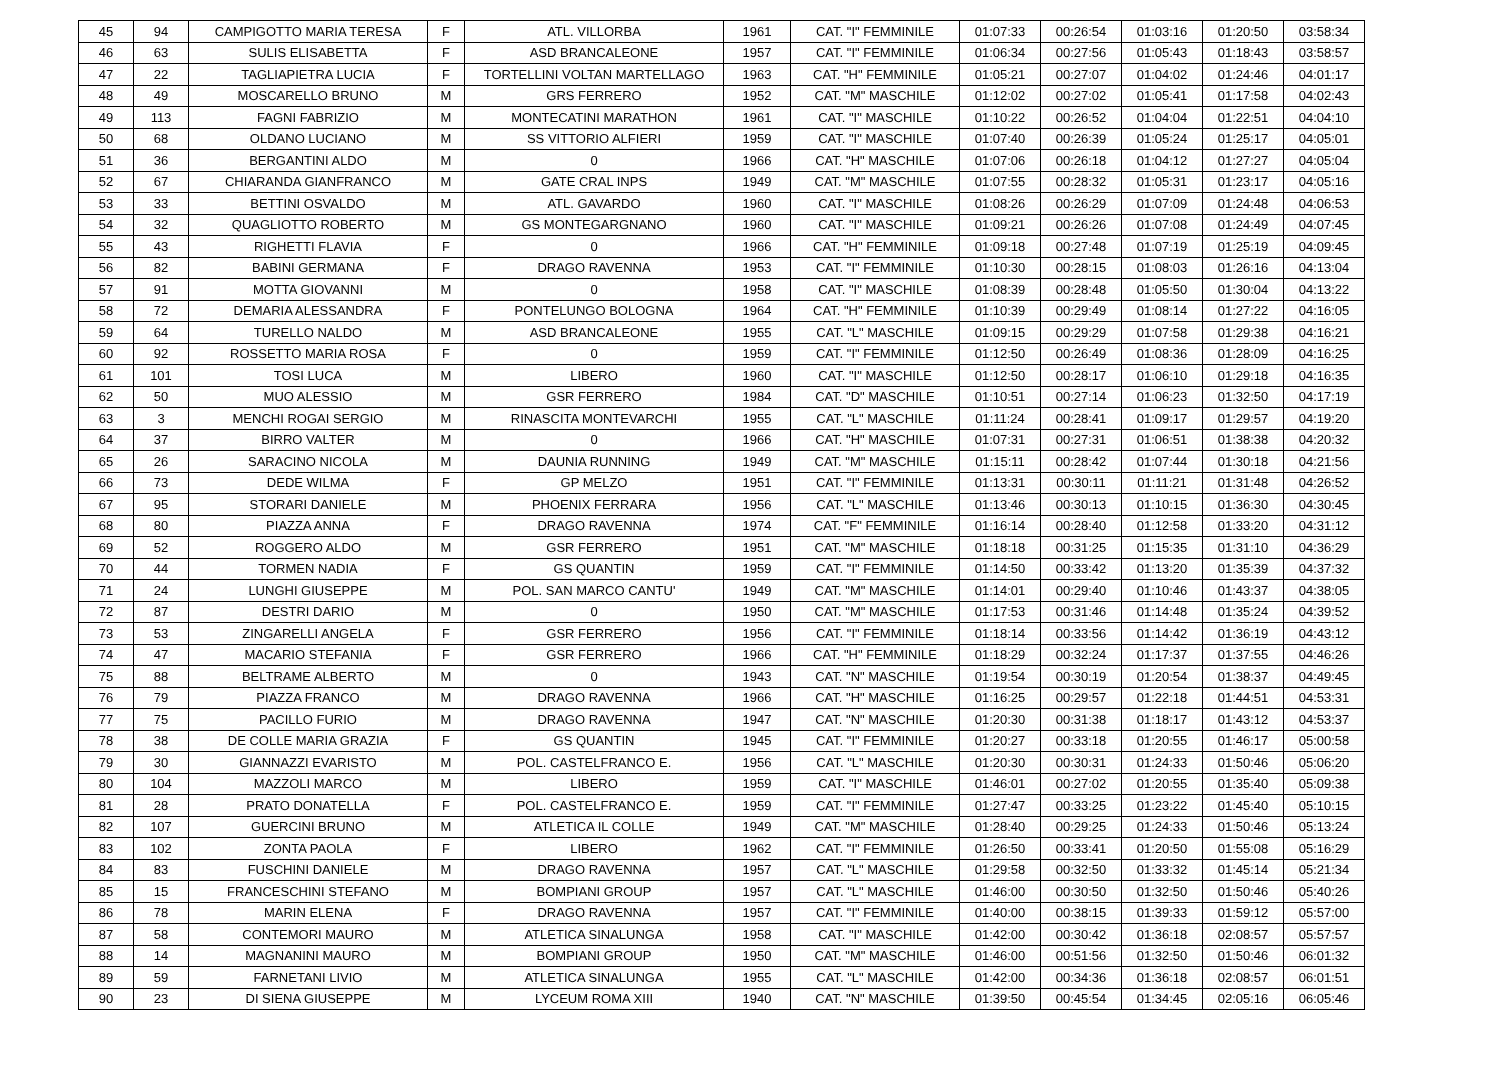| 45 | 94 | CAMPIGOTTO MARIA TERESA | F | ATL. VILLORBA | 1961 | CAT. "I" FEMMINILE | 01:07:33 | 00:26:54 | 01:03:16 | 01:20:50 | 03:58:34 |
| 46 | 63 | SULIS ELISABETTA | F | ASD BRANCALEONE | 1957 | CAT. "I" FEMMINILE | 01:06:34 | 00:27:56 | 01:05:43 | 01:18:43 | 03:58:57 |
| 47 | 22 | TAGLIAPIETRA LUCIA | F | TORTELLINI VOLTAN MARTELLAGO | 1963 | CAT. "H" FEMMINILE | 01:05:21 | 00:27:07 | 01:04:02 | 01:24:46 | 04:01:17 |
| 48 | 49 | MOSCARELLO BRUNO | M | GRS FERRERO | 1952 | CAT. "M" MASCHILE | 01:12:02 | 00:27:02 | 01:05:41 | 01:17:58 | 04:02:43 |
| 49 | 113 | FAGNI FABRIZIO | M | MONTECATINI MARATHON | 1961 | CAT. "I" MASCHILE | 01:10:22 | 00:26:52 | 01:04:04 | 01:22:51 | 04:04:10 |
| 50 | 68 | OLDANO LUCIANO | M | SS VITTORIO ALFIERI | 1959 | CAT. "I" MASCHILE | 01:07:40 | 00:26:39 | 01:05:24 | 01:25:17 | 04:05:01 |
| 51 | 36 | BERGANTINI ALDO | M | 0 | 1966 | CAT. "H" MASCHILE | 01:07:06 | 00:26:18 | 01:04:12 | 01:27:27 | 04:05:04 |
| 52 | 67 | CHIARANDA GIANFRANCO | M | GATE CRAL INPS | 1949 | CAT. "M" MASCHILE | 01:07:55 | 00:28:32 | 01:05:31 | 01:23:17 | 04:05:16 |
| 53 | 33 | BETTINI OSVALDO | M | ATL. GAVARDO | 1960 | CAT. "I" MASCHILE | 01:08:26 | 00:26:29 | 01:07:09 | 01:24:48 | 04:06:53 |
| 54 | 32 | QUAGLIOTTO ROBERTO | M | GS MONTEGARGNANO | 1960 | CAT. "I" MASCHILE | 01:09:21 | 00:26:26 | 01:07:08 | 01:24:49 | 04:07:45 |
| 55 | 43 | RIGHETTI FLAVIA | F | 0 | 1966 | CAT. "H" FEMMINILE | 01:09:18 | 00:27:48 | 01:07:19 | 01:25:19 | 04:09:45 |
| 56 | 82 | BABINI GERMANA | F | DRAGO RAVENNA | 1953 | CAT. "I" FEMMINILE | 01:10:30 | 00:28:15 | 01:08:03 | 01:26:16 | 04:13:04 |
| 57 | 91 | MOTTA GIOVANNI | M | 0 | 1958 | CAT. "I" MASCHILE | 01:08:39 | 00:28:48 | 01:05:50 | 01:30:04 | 04:13:22 |
| 58 | 72 | DEMARIA ALESSANDRA | F | PONTELUNGO BOLOGNA | 1964 | CAT. "H" FEMMINILE | 01:10:39 | 00:29:49 | 01:08:14 | 01:27:22 | 04:16:05 |
| 59 | 64 | TURELLO NALDO | M | ASD BRANCALEONE | 1955 | CAT. "L" MASCHILE | 01:09:15 | 00:29:29 | 01:07:58 | 01:29:38 | 04:16:21 |
| 60 | 92 | ROSSETTO MARIA ROSA | F | 0 | 1959 | CAT. "I" FEMMINILE | 01:12:50 | 00:26:49 | 01:08:36 | 01:28:09 | 04:16:25 |
| 61 | 101 | TOSI LUCA | M | LIBERO | 1960 | CAT. "I" MASCHILE | 01:12:50 | 00:28:17 | 01:06:10 | 01:29:18 | 04:16:35 |
| 62 | 50 | MUO ALESSIO | M | GSR FERRERO | 1984 | CAT. "D" MASCHILE | 01:10:51 | 00:27:14 | 01:06:23 | 01:32:50 | 04:17:19 |
| 63 | 3 | MENCHI ROGAI SERGIO | M | RINASCITA MONTEVARCHI | 1955 | CAT. "L" MASCHILE | 01:11:24 | 00:28:41 | 01:09:17 | 01:29:57 | 04:19:20 |
| 64 | 37 | BIRRO VALTER | M | 0 | 1966 | CAT. "H" MASCHILE | 01:07:31 | 00:27:31 | 01:06:51 | 01:38:38 | 04:20:32 |
| 65 | 26 | SARACINO NICOLA | M | DAUNIA RUNNING | 1949 | CAT. "M" MASCHILE | 01:15:11 | 00:28:42 | 01:07:44 | 01:30:18 | 04:21:56 |
| 66 | 73 | DEDE WILMA | F | GP MELZO | 1951 | CAT. "I" FEMMINILE | 01:13:31 | 00:30:11 | 01:11:21 | 01:31:48 | 04:26:52 |
| 67 | 95 | STORARI DANIELE | M | PHOENIX FERRARA | 1956 | CAT. "L" MASCHILE | 01:13:46 | 00:30:13 | 01:10:15 | 01:36:30 | 04:30:45 |
| 68 | 80 | PIAZZA ANNA | F | DRAGO RAVENNA | 1974 | CAT. "F" FEMMINILE | 01:16:14 | 00:28:40 | 01:12:58 | 01:33:20 | 04:31:12 |
| 69 | 52 | ROGGERO ALDO | M | GSR FERRERO | 1951 | CAT. "M" MASCHILE | 01:18:18 | 00:31:25 | 01:15:35 | 01:31:10 | 04:36:29 |
| 70 | 44 | TORMEN NADIA | F | GS QUANTIN | 1959 | CAT. "I" FEMMINILE | 01:14:50 | 00:33:42 | 01:13:20 | 01:35:39 | 04:37:32 |
| 71 | 24 | LUNGHI GIUSEPPE | M | POL. SAN MARCO CANTU' | 1949 | CAT. "M" MASCHILE | 01:14:01 | 00:29:40 | 01:10:46 | 01:43:37 | 04:38:05 |
| 72 | 87 | DESTRI DARIO | M | 0 | 1950 | CAT. "M" MASCHILE | 01:17:53 | 00:31:46 | 01:14:48 | 01:35:24 | 04:39:52 |
| 73 | 53 | ZINGARELLI ANGELA | F | GSR FERRERO | 1956 | CAT. "I" FEMMINILE | 01:18:14 | 00:33:56 | 01:14:42 | 01:36:19 | 04:43:12 |
| 74 | 47 | MACARIO STEFANIA | F | GSR FERRERO | 1966 | CAT. "H" FEMMINILE | 01:18:29 | 00:32:24 | 01:17:37 | 01:37:55 | 04:46:26 |
| 75 | 88 | BELTRAME ALBERTO | M | 0 | 1943 | CAT. "N" MASCHILE | 01:19:54 | 00:30:19 | 01:20:54 | 01:38:37 | 04:49:45 |
| 76 | 79 | PIAZZA FRANCO | M | DRAGO RAVENNA | 1966 | CAT. "H" MASCHILE | 01:16:25 | 00:29:57 | 01:22:18 | 01:44:51 | 04:53:31 |
| 77 | 75 | PACILLO FURIO | M | DRAGO RAVENNA | 1947 | CAT. "N" MASCHILE | 01:20:30 | 00:31:38 | 01:18:17 | 01:43:12 | 04:53:37 |
| 78 | 38 | DE COLLE MARIA GRAZIA | F | GS QUANTIN | 1945 | CAT. "I" FEMMINILE | 01:20:27 | 00:33:18 | 01:20:55 | 01:46:17 | 05:00:58 |
| 79 | 30 | GIANNAZZI EVARISTO | M | POL. CASTELFRANCO E. | 1956 | CAT. "L" MASCHILE | 01:20:30 | 00:30:31 | 01:24:33 | 01:50:46 | 05:06:20 |
| 80 | 104 | MAZZOLI MARCO | M | LIBERO | 1959 | CAT. "I" MASCHILE | 01:46:01 | 00:27:02 | 01:20:55 | 01:35:40 | 05:09:38 |
| 81 | 28 | PRATO DONATELLA | F | POL. CASTELFRANCO E. | 1959 | CAT. "I" FEMMINILE | 01:27:47 | 00:33:25 | 01:23:22 | 01:45:40 | 05:10:15 |
| 82 | 107 | GUERCINI BRUNO | M | ATLETICA IL COLLE | 1949 | CAT. "M" MASCHILE | 01:28:40 | 00:29:25 | 01:24:33 | 01:50:46 | 05:13:24 |
| 83 | 102 | ZONTA PAOLA | F | LIBERO | 1962 | CAT. "I" FEMMINILE | 01:26:50 | 00:33:41 | 01:20:50 | 01:55:08 | 05:16:29 |
| 84 | 83 | FUSCHINI DANIELE | M | DRAGO RAVENNA | 1957 | CAT. "L" MASCHILE | 01:29:58 | 00:32:50 | 01:33:32 | 01:45:14 | 05:21:34 |
| 85 | 15 | FRANCESCHINI STEFANO | M | BOMPIANI GROUP | 1957 | CAT. "L" MASCHILE | 01:46:00 | 00:30:50 | 01:32:50 | 01:50:46 | 05:40:26 |
| 86 | 78 | MARIN ELENA | F | DRAGO RAVENNA | 1957 | CAT. "I" FEMMINILE | 01:40:00 | 00:38:15 | 01:39:33 | 01:59:12 | 05:57:00 |
| 87 | 58 | CONTEMORI MAURO | M | ATLETICA SINALUNGA | 1958 | CAT. "I" MASCHILE | 01:42:00 | 00:30:42 | 01:36:18 | 02:08:57 | 05:57:57 |
| 88 | 14 | MAGNANINI MAURO | M | BOMPIANI GROUP | 1950 | CAT. "M" MASCHILE | 01:46:00 | 00:51:56 | 01:32:50 | 01:50:46 | 06:01:32 |
| 89 | 59 | FARNETANI LIVIO | M | ATLETICA SINALUNGA | 1955 | CAT. "L" MASCHILE | 01:42:00 | 00:34:36 | 01:36:18 | 02:08:57 | 06:01:51 |
| 90 | 23 | DI SIENA GIUSEPPE | M | LYCEUM ROMA XIII | 1940 | CAT. "N" MASCHILE | 01:39:50 | 00:45:54 | 01:34:45 | 02:05:16 | 06:05:46 |